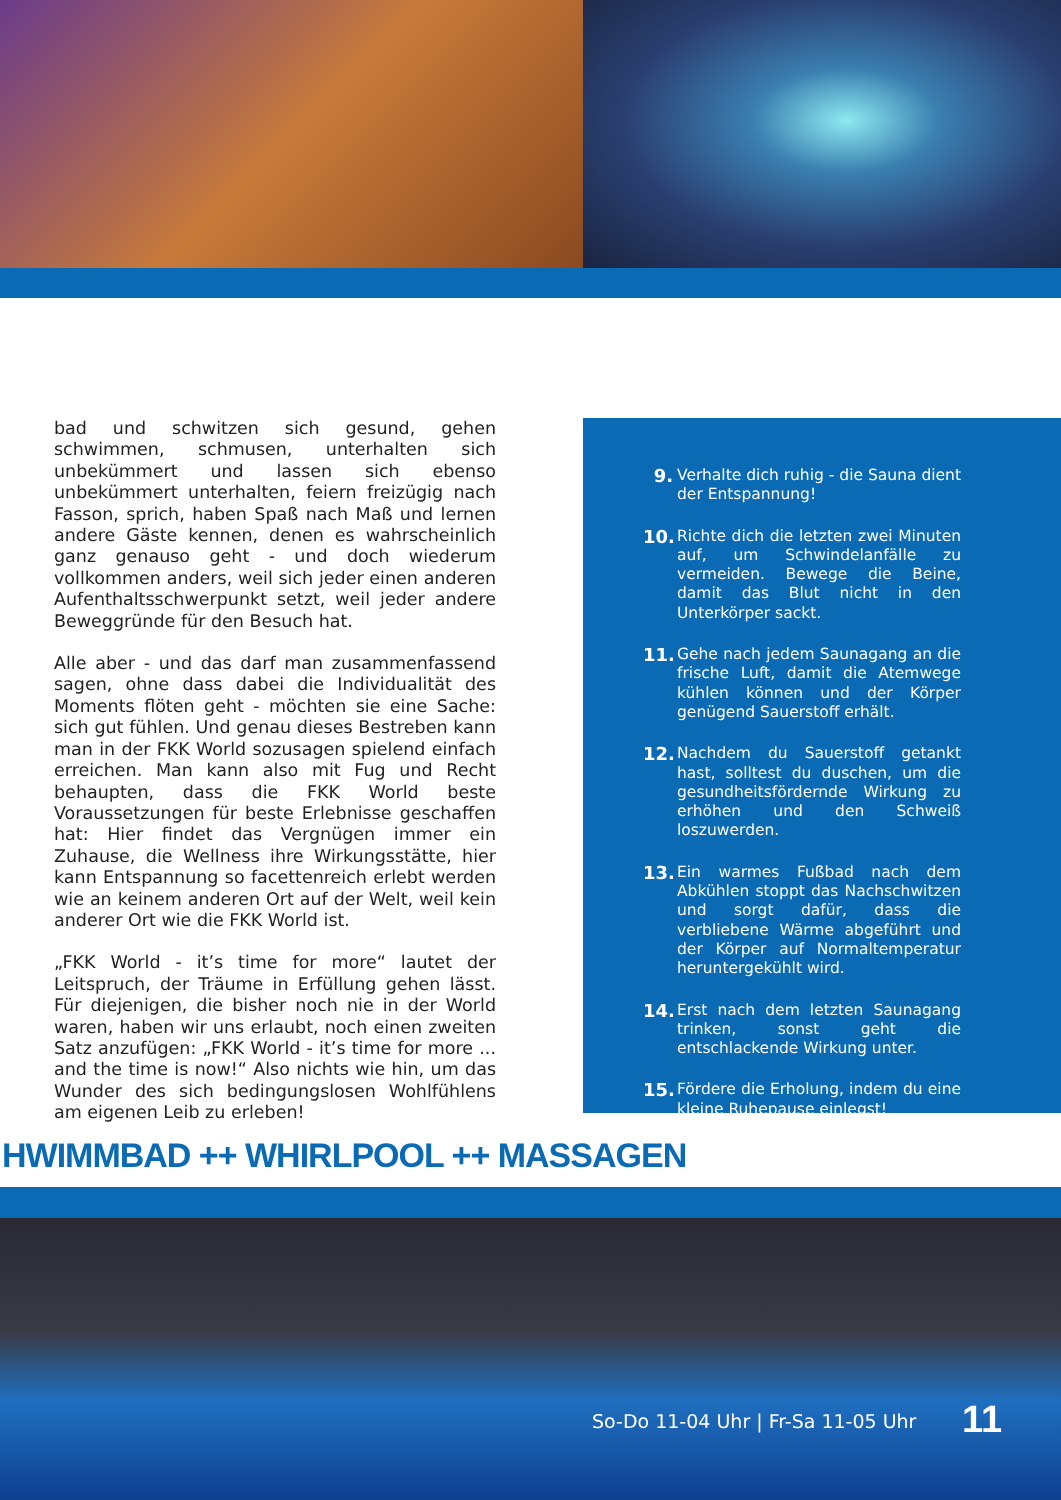bad und schwitzen sich gesund, gehen schwimmen, schmusen, unterhalten sich unbekümmert und lassen sich ebenso unbekümmert unterhalten, feiern freizügig nach Fasson, sprich, haben Spaß nach Maß und lernen andere Gäste kennen, denen es wahrscheinlich ganz genauso geht - und doch wiederum vollkommen anders, weil sich jeder einen anderen Aufenthaltsschwerpunkt setzt, weil jeder andere Beweggründe für den Besuch hat.
Alle aber - und das darf man zusammenfassend sagen, ohne dass dabei die Individualität des Moments flöten geht - möchten sie eine Sache: sich gut fühlen. Und genau dieses Bestreben kann man in der FKK World sozusagen spielend einfach erreichen. Man kann also mit Fug und Recht behaupten, dass die FKK World beste Voraussetzungen für beste Erlebnisse geschaffen hat: Hier findet das Vergnügen immer ein Zuhause, die Wellness ihre Wirkungsstätte, hier kann Entspannung so facettenreich erlebt werden wie an keinem anderen Ort auf der Welt, weil kein anderer Ort wie die FKK World ist.
„FKK World - it’s time for more“ lautet der Leitspruch, der Träume in Erfüllung gehen lässt. Für diejenigen, die bisher noch nie in der World waren, haben wir uns erlaubt, noch einen zweiten Satz anzufügen: „FKK World - it’s time for more ... and the time is now!“ Also nichts wie hin, um das Wunder des sich bedingungslosen Wohlfühlens am eigenen Leib zu erleben!
HWIMMBAD ++ WHIRLPOOL ++ MASSAGEN
9. Verhalte dich ruhig - die Sauna dient der Entspannung!
10. Richte dich die letzten zwei Minuten auf, um Schwindelanfälle zu vermeiden. Bewege die Beine, damit das Blut nicht in den Unterkörper sackt.
11. Gehe nach jedem Saunagang an die frische Luft, damit die Atemwege kühlen können und der Körper genügend Sauerstoff erhält.
12. Nachdem du Sauerstoff getankt hast, solltest du duschen, um die gesundheitsfördernde Wirkung zu erhöhen und den Schweiß loszuwerden.
13. Ein warmes Fußbad nach dem Abkühlen stoppt das Nachschwitzen und sorgt dafür, dass die verbliebene Wärme abgeführt und der Körper auf Normaltemperatur heruntergekühlt wird.
14. Erst nach dem letzten Saunagang trinken, sonst geht die entschlackende Wirkung unter.
15. Fördere die Erholung, indem du eine kleine Ruhepause einlegst!
So-Do 11-04 Uhr | Fr-Sa 11-05 Uhr
11